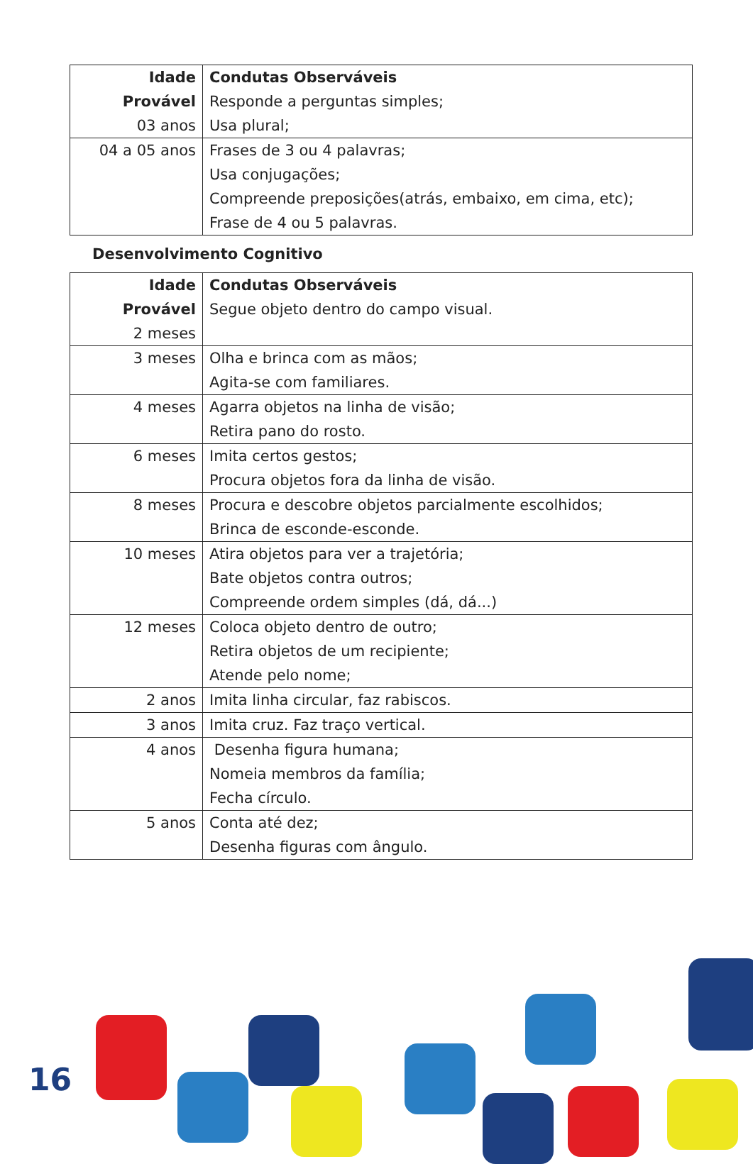| Idade Provável 03 anos | Condutas Observáveis Responde a perguntas simples; Usa plural; |
| 04 a 05 anos | Frases de 3 ou 4 palavras; Usa conjugações; Compreende preposições(atrás, embaixo, em cima, etc); Frase de 4 ou 5 palavras. |
Desenvolvimento Cognitivo
| Idade Provável 2 meses | Condutas Observáveis Segue objeto dentro do campo visual. |
| 3 meses | Olha e brinca com as mãos; Agita-se com familiares. |
| 4 meses | Agarra objetos na linha de visão; Retira pano do rosto. |
| 6 meses | Imita certos gestos; Procura objetos fora da linha de visão. |
| 8 meses | Procura e descobre objetos parcialmente escolhidos; Brinca de esconde-esconde. |
| 10 meses | Atira objetos para ver a trajetória; Bate objetos contra outros; Compreende ordem simples (dá, dá...) |
| 12 meses | Coloca objeto dentro de outro; Retira objetos de um recipiente; Atende pelo nome; |
| 2 anos | Imita linha circular, faz rabiscos. |
| 3 anos | Imita cruz. Faz traço vertical. |
| 4 anos | Desenha figura humana; Nomeia membros da família; Fecha círculo. |
| 5 anos | Conta até dez; Desenha figuras com ângulo. |
16